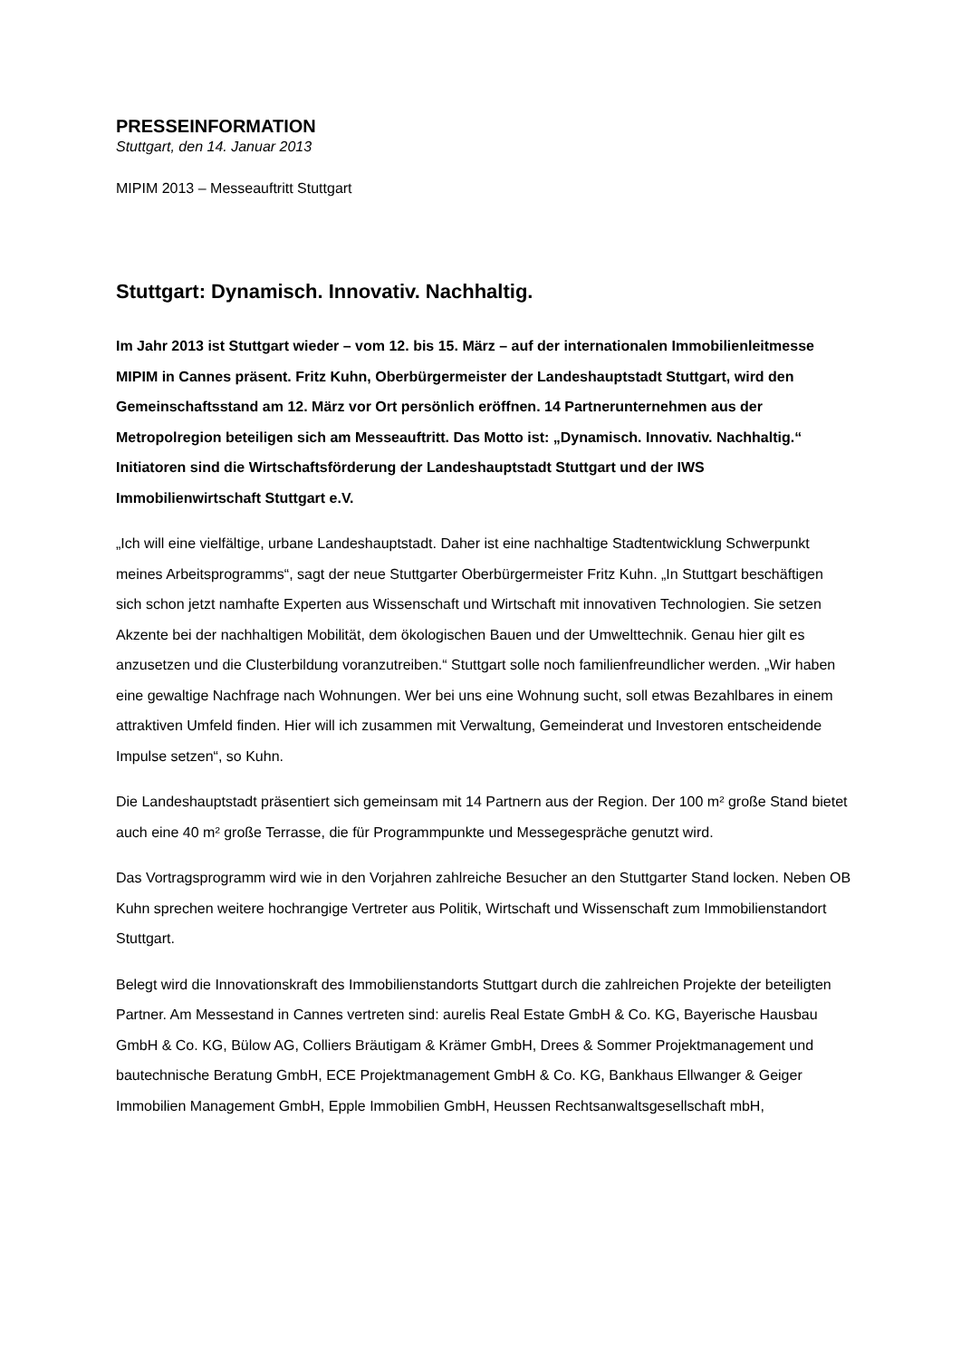PRESSEINFORMATION
Stuttgart, den 14. Januar 2013
MIPIM 2013 – Messeauftritt Stuttgart
Stuttgart: Dynamisch. Innovativ. Nachhaltig.
Im Jahr 2013 ist Stuttgart wieder – vom 12. bis 15. März – auf der internationalen Immobilienleitmesse MIPIM in Cannes präsent. Fritz Kuhn, Oberbürgermeister der Landeshauptstadt Stuttgart, wird den Gemeinschaftsstand am 12. März vor Ort persönlich eröffnen. 14 Partnerunternehmen aus der Metropolregion beteiligen sich am Messeauftritt. Das Motto ist: „Dynamisch. Innovativ. Nachhaltig.“ Initiatoren sind die Wirtschaftsförderung der Landeshauptstadt Stuttgart und der IWS Immobilienwirtschaft Stuttgart e.V.
„Ich will eine vielfältige, urbane Landeshauptstadt. Daher ist eine nachhaltige Stadtentwicklung Schwerpunkt meines Arbeitsprogramms“, sagt der neue Stuttgarter Oberbürgermeister Fritz Kuhn. „In Stuttgart beschäftigen sich schon jetzt namhafte Experten aus Wissenschaft und Wirtschaft mit innovativen Technologien. Sie setzen Akzente bei der nachhaltigen Mobilität, dem ökologischen Bauen und der Umwelttechnik. Genau hier gilt es anzusetzen und die Clusterbildung voranzutreiben.“ Stuttgart solle noch familienfreundlicher werden. „Wir haben eine gewaltige Nachfrage nach Wohnungen. Wer bei uns eine Wohnung sucht, soll etwas Bezahlbares in einem attraktiven Umfeld finden. Hier will ich zusammen mit Verwaltung, Gemeinderat und Investoren entscheidende Impulse setzen“, so Kuhn.
Die Landeshauptstadt präsentiert sich gemeinsam mit 14 Partnern aus der Region. Der 100 m² große Stand bietet auch eine 40 m² große Terrasse, die für Programmpunkte und Messegespräche genutzt wird.
Das Vortragsprogramm wird wie in den Vorjahren zahlreiche Besucher an den Stuttgarter Stand locken. Neben OB Kuhn sprechen weitere hochrangige Vertreter aus Politik, Wirtschaft und Wissenschaft zum Immobilienstandort Stuttgart.
Belegt wird die Innovationskraft des Immobilienstandorts Stuttgart durch die zahlreichen Projekte der beteiligten Partner. Am Messestand in Cannes vertreten sind: aurelis Real Estate GmbH & Co. KG, Bayerische Hausbau GmbH & Co. KG, Bülow AG, Colliers Bräutigam & Krämer GmbH, Drees & Sommer Projektmanagement und bautechnische Beratung GmbH, ECE Projektmanagement GmbH & Co. KG, Bankhaus Ellwanger & Geiger Immobilien Management GmbH, Epple Immobilien GmbH, Heussen Rechtsanwaltsgesellschaft mbH,